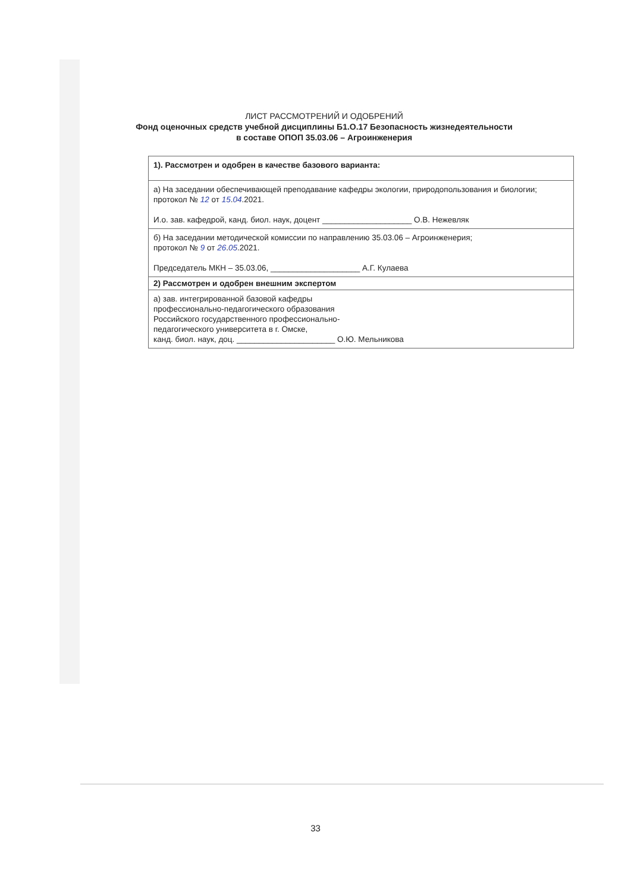ЛИСТ РАССМОТРЕНИЙ И ОДОБРЕНИЙ
Фонд оценочных средств учебной дисциплины Б1.О.17 Безопасность жизнедеятельности
в составе ОПОП 35.03.06 – Агроинженерия
| 1). Рассмотрен и одобрен в качестве базового варианта: |
| а) На заседании обеспечивающей преподавание кафедры экологии, природопользования и биологии; протокол № 12 от 15 . 04 .2021. И.о. зав. кафедрой, канд. биол. наук, доцент ____________________ О.В. Нежевляк |
| б) На заседании методической комиссии по направлению 35.03.06 – Агроинженерия; протокол № 9 от 26 . 05 .2021. Председатель МКН – 35.03.06, ____________________ А.Г. Кулаева |
| 2) Рассмотрен и одобрен внешним экспертом |
| а) зав. интегрированной базовой кафедры профессионально-педагогического образования Российского государственного профессионально- педагогического университета в г. Омске, канд. биол. наук, доц. ______________________ О.Ю. Мельникова |
33